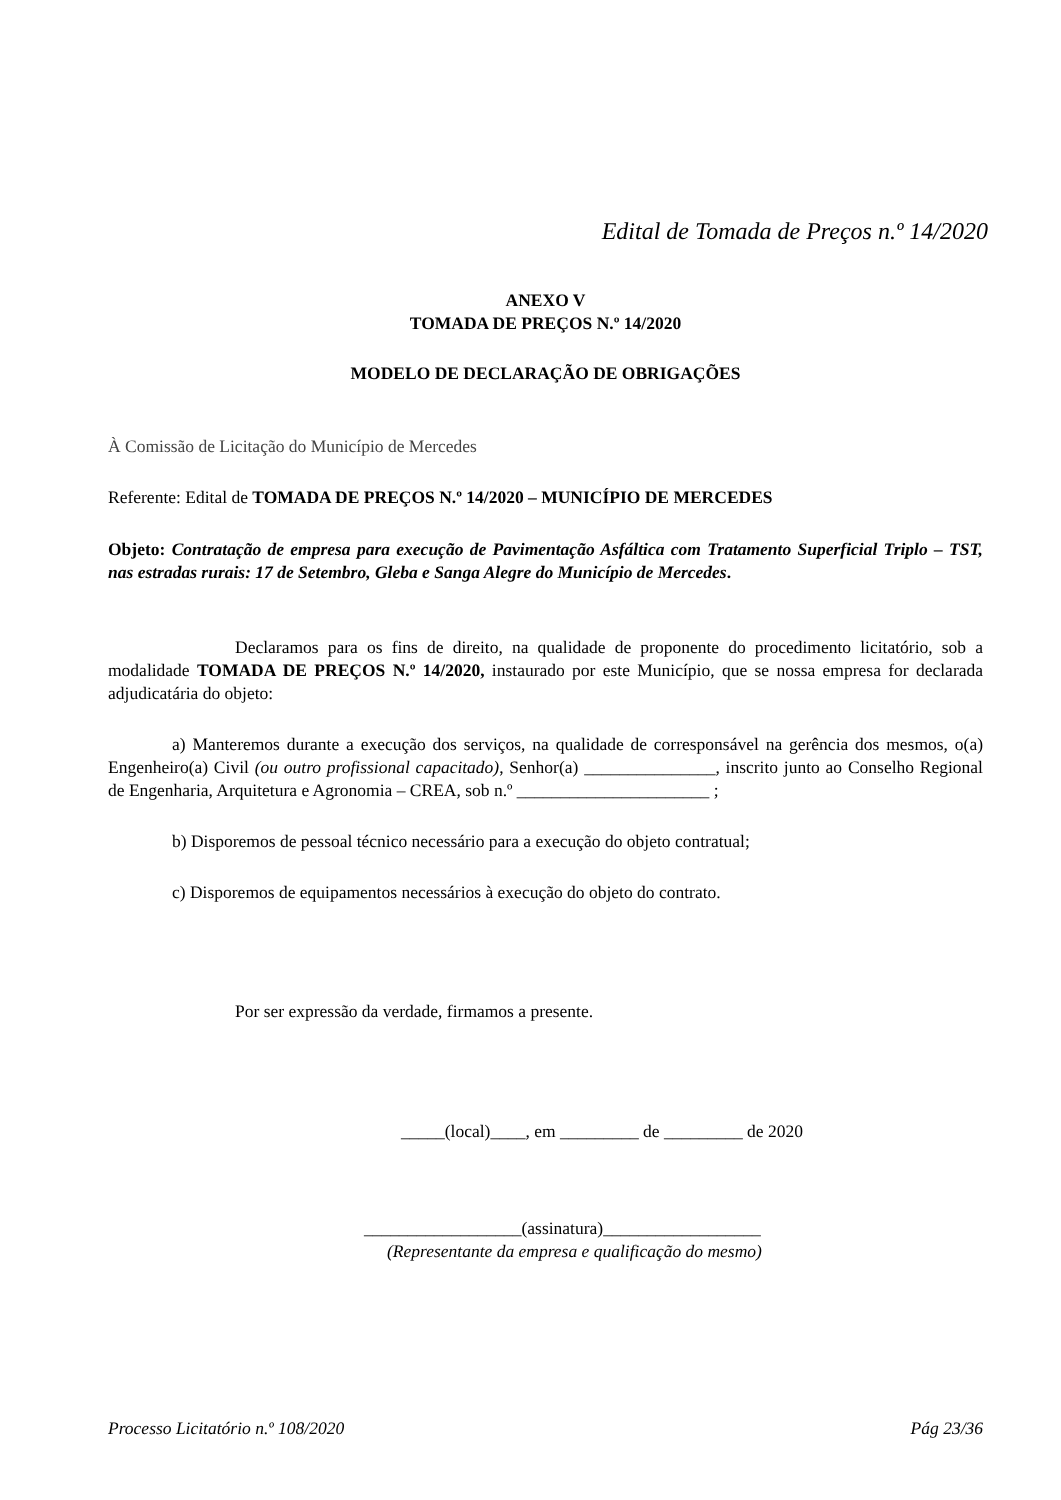Edital de Tomada de Preços n.º 14/2020
ANEXO V
TOMADA DE PREÇOS N.º 14/2020
MODELO DE DECLARAÇÃO DE OBRIGAÇÕES
À Comissão de Licitação do Município de Mercedes
Referente: Edital de TOMADA DE PREÇOS N.º 14/2020 – MUNICÍPIO DE MERCEDES
Objeto: Contratação de empresa para execução de Pavimentação Asfáltica com Tratamento Superficial Triplo – TST, nas estradas rurais: 17 de Setembro, Gleba e Sanga Alegre do Município de Mercedes.
Declaramos para os fins de direito, na qualidade de proponente do procedimento licitatório, sob a modalidade TOMADA DE PREÇOS N.º 14/2020, instaurado por este Município, que se nossa empresa for declarada adjudicatária do objeto:
a) Manteremos durante a execução dos serviços, na qualidade de corresponsável na gerência dos mesmos, o(a) Engenheiro(a) Civil (ou outro profissional capacitado), Senhor(a) _______________, inscrito junto ao Conselho Regional de Engenharia, Arquitetura e Agronomia – CREA, sob n.º ______________________ ;
b) Disporemos de pessoal técnico necessário para a execução do objeto contratual;
c) Disporemos de equipamentos necessários à execução do objeto do contrato.
Por ser expressão da verdade, firmamos a presente.
_____(local)____, em _________ de _________ de 2020
__________________(assinatura)__________________
(Representante da empresa e qualificação do mesmo)
Processo Licitatório n.º 108/2020 Pág 23/36